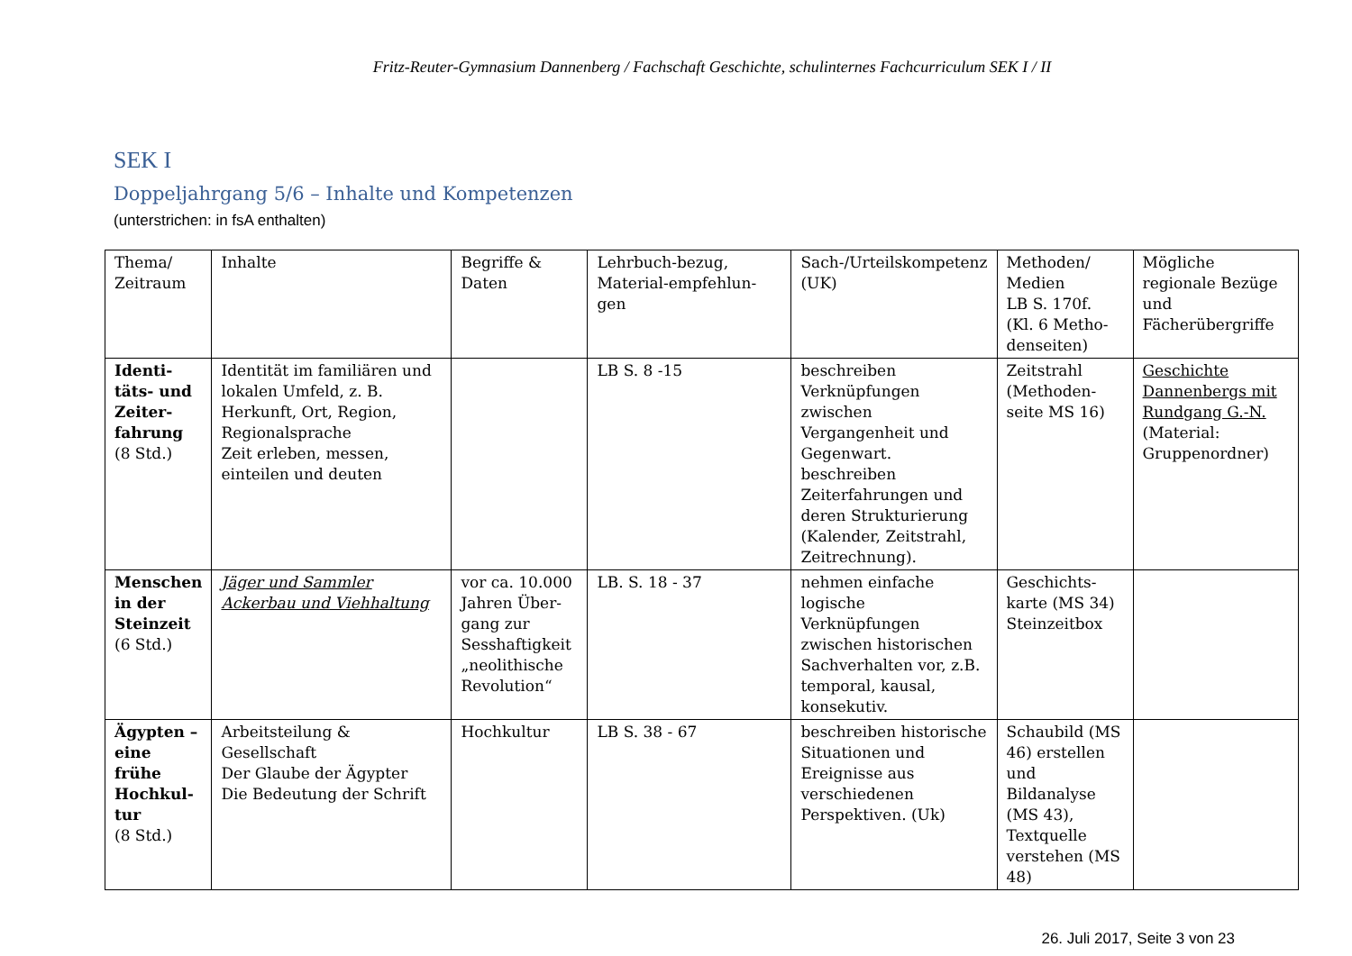Fritz-Reuter-Gymnasium Dannenberg / Fachschaft Geschichte, schulinternes Fachcurriculum SEK I / II
SEK I
Doppeljahrgang 5/6 – Inhalte und Kompetenzen
(unterstrichen: in fsA enthalten)
| Thema/ Zeitraum | Inhalte | Begriffe & Daten | Lehrbuch-bezug, Material-empfehlun-gen | Sach-/Urteilskompetenz (UK) | Methoden/ Medien LB S. 170f. (Kl. 6 Metho-denseiten) | Mögliche regionale Bezüge und Fächerübergriffe |
| Identi-täts- und Zeiter-fahrung (8 Std.) | Identität im familiären und lokalen Umfeld, z. B. Herkunft, Ort, Region, Regionalsprache Zeit erleben, messen, einteilen und deuten | | LB S. 8 -15 | beschreiben Verknüpfungen zwischen Vergangenheit und Gegenwart. beschreiben Zeiterfahrungen und deren Strukturierung (Kalender, Zeitstrahl, Zeitrechnung). | Zeitstrahl (Methoden-seite MS 16) | Geschichte Dannenbergs mit Rundgang G.-N. (Material: Gruppenordner) |
| Menschen in der Steinzeit (6 Std.) | Jäger und Sammler Ackerbau und Viehhaltung | vor ca. 10.000 Jahren Über-gang zur Sesshaftigkeit „neolithische Revolution“ | LB. S. 18 - 37 | nehmen einfache logische Verknüpfungen zwischen historischen Sachverhalten vor, z.B. temporal, kausal, konsekutiv. | Geschichts-karte (MS 34) Steinzeitbox | |
| Ägypten – eine frühe Hochkul-tur (8 Std.) | Arbeitsteilung & Gesellschaft Der Glaube der Ägypter Die Bedeutung der Schrift | Hochkultur | LB S. 38 - 67 | beschreiben historische Situationen und Ereignisse aus verschiedenen Perspektiven. (Uk) | Schaubild (MS 46) erstellen und Bildanalyse (MS 43), Textquelle verstehen (MS 48) | |
26. Juli 2017, Seite 3 von 23